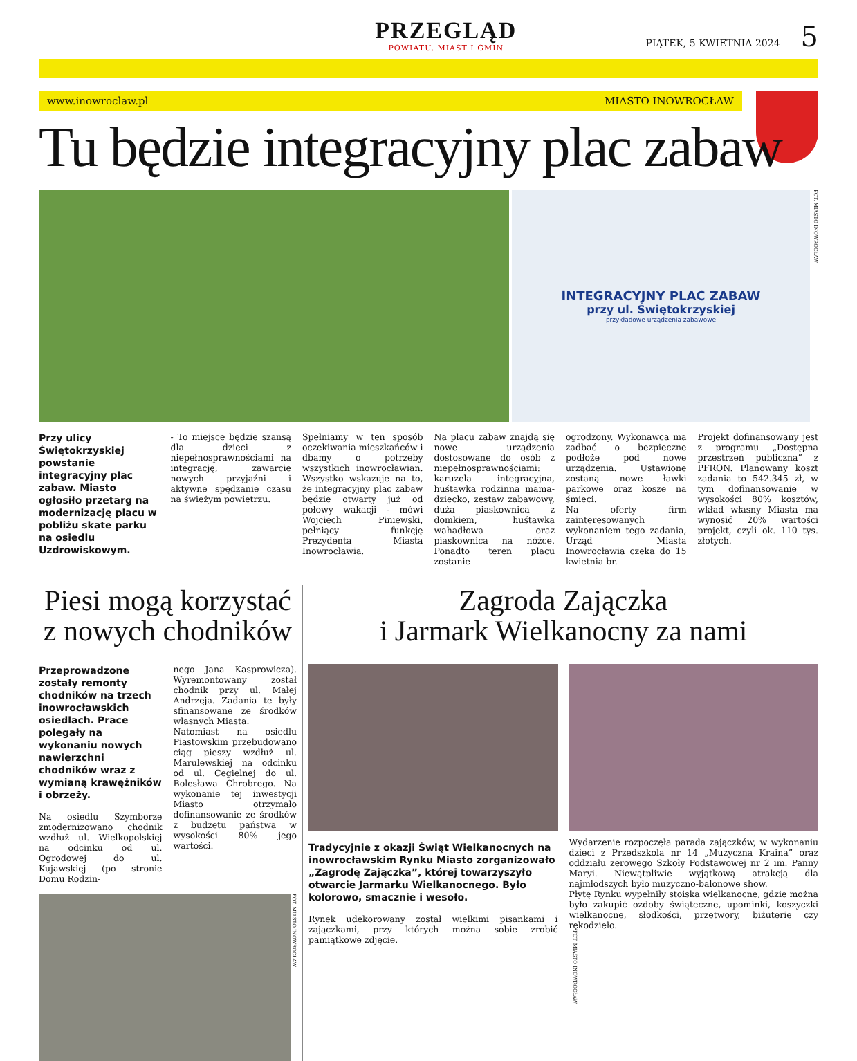PRZEGLĄD
POWIATU, MIAST I GMIN
PIĄTEK, 5 KWIETNIA 2024
5
www.inowroclaw.pl MIASTO INOWROCŁAW
Tu będzie integracyjny plac zabaw
INTEGRACYJNY PLAC ZABAW
przy ul. Świętokrzyskiej
przykładowe urządzenia zabawowe
FOT. MIASTO INOWROCŁAW
Przy ulicy Świętokrzyskiej powstanie integracyjny plac zabaw. Miasto ogłosiło przetarg na modernizację placu w pobliżu skate parku na osiedlu Uzdrowiskowym.
- To miejsce będzie szansą dla dzieci z niepełnosprawnościami na integrację, zawarcie nowych przyjaźni i aktywne spędzanie czasu na świeżym powietrzu.
Spełniamy w ten sposób oczekiwania mieszkańców i dbamy o potrzeby wszystkich inowrocławian. Wszystko wskazuje na to, że integracyjny plac zabaw będzie otwarty już od połowy wakacji - mówi Wojciech Piniewski, pełniący funkcję Prezydenta Miasta Inowrocławia.
Na placu zabaw znajdą się nowe urządzenia dostosowane do osób z niepełnosprawnościami: karuzela integracyjna, huśtawka rodzinna mama-dziecko, zestaw zabawowy, duża piaskownica z domkiem, huśtawka wahadłowa oraz piaskownica na nóżce. Ponadto teren placu zostanie
ogrodzony. Wykonawca ma zadbać o bezpieczne podłoże pod nowe urządzenia. Ustawione zostaną nowe ławki parkowe oraz kosze na śmieci.
Na oferty firm zainteresowanych wykonaniem tego zadania, Urząd Miasta Inowrocławia czeka do 15 kwietnia br.
Projekt dofinansowany jest z programu „Dostępna przestrzeń publiczna” z PFRON. Planowany koszt zadania to 542.345 zł, w tym dofinansowanie w wysokości 80% kosztów, wkład własny Miasta ma wynosić 20% wartości projekt, czyli ok. 110 tys. złotych.
Piesi mogą korzystać z nowych chodników
Przeprowadzone zostały remonty chodników na trzech inowrocławskich osiedlach. Prace polegały na wykonaniu nowych nawierzchni chodników wraz z wymianą krawężników i obrzeży.
Na osiedlu Szymborze zmodernizowano chodnik wzdłuż ul. Wielkopolskiej na odcinku od ul. Ogrodowej do ul. Kujawskiej (po stronie Domu Rodzin-
nego Jana Kasprowicza). Wyremontowany został chodnik przy ul. Małej Andrzeja. Zadania te były sfinansowane ze środków własnych Miasta.
Natomiast na osiedlu Piastowskim przebudowano ciąg pieszy wzdłuż ul. Marulewskiej na odcinku od ul. Cegielnej do ul. Bolesława Chrobrego. Na wykonanie tej inwestycji Miasto otrzymało dofinansowanie ze środków z budżetu państwa w wysokości 80% jego wartości.
FOT. MIASTO INOWROCŁAW
Zagroda Zajączka
i Jarmark Wielkanocny za nami
Tradycyjnie z okazji Świąt Wielkanocnych na inowrocławskim Rynku Miasto zorganizowało „Zagrodę Zajączka”, której towarzyszyło otwarcie Jarmarku Wielkanocnego. Było kolorowo, smacznie i wesoło.
Rynek udekorowany został wielkimi pisankami i zajączkami, przy których można sobie zrobić pamiątkowe zdjęcie.
Wydarzenie rozpoczęła parada zajączków, w wykonaniu dzieci z Przedszkola nr 14 „Muzyczna Kraina” oraz oddziału zerowego Szkoły Podstawowej nr 2 im. Panny Maryi. Niewątpliwie wyjątkową atrakcją dla najmłodszych było muzyczno-balonowe show.
Płytę Rynku wypełniły stoiska wielkanocne, gdzie można było zakupić ozdoby świąteczne, upominki, koszyczki wielkanocne, słodkości, przetwory, biżuterie czy rękodzieło.
FOT. MIASTO INOWROCŁAW